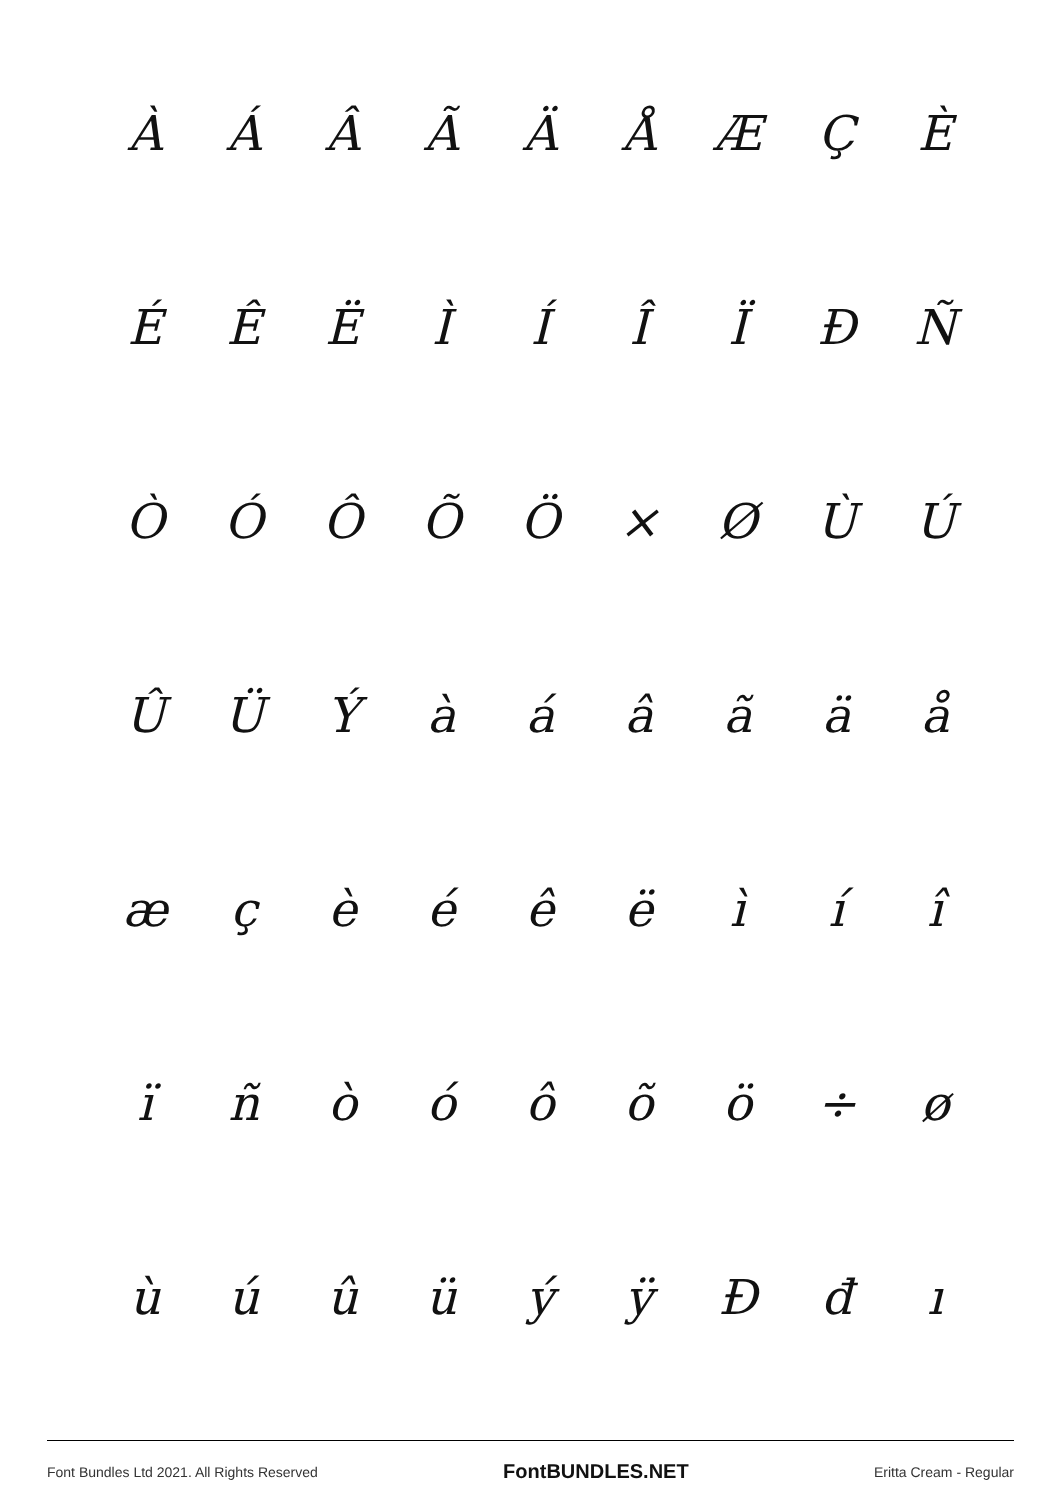À Á Â Ã Ä Å Æ Ç È
É Ê Ë Ì Í Î Ï Ð Ñ
Ò Ó Ô Õ Ö × Ø Ù Ú
Û Ü Ý à á â ã ä å
æ ç è é ê ë ì í î
ï ñ ò ó ô õ ö ÷ ø
ù ú û ü ý ÿ Đ đ ı
Font Bundles Ltd 2021. All Rights Reserved FontBUNDLES.NET Eritta Cream - Regular